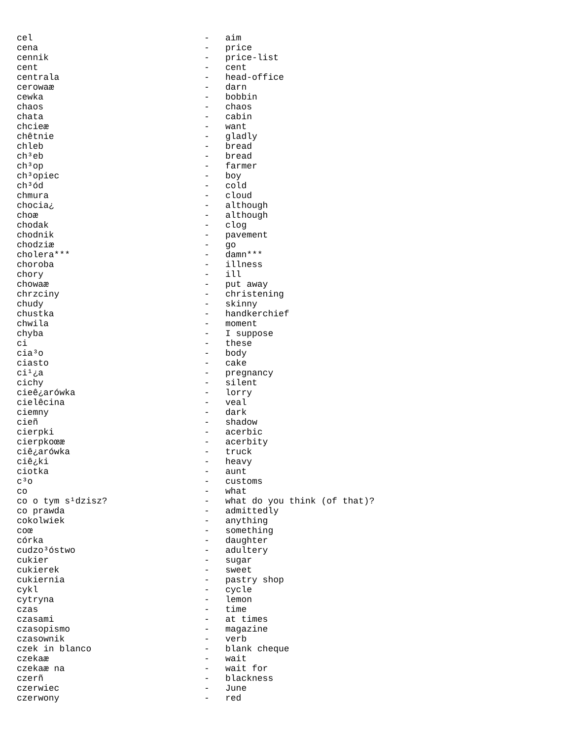| cel | - | aim |
| cena | - | price |
| cennik | - | price-list |
| cent | - | cent |
| centrala | - | head-office |
| cerowaæ | - | darn |
| cewka | - | bobbin |
| chaos | - | chaos |
| chata | - | cabin |
| chcieæ | - | want |
| chêtnie | - | gladly |
| chleb | - | bread |
| ch³eb | - | bread |
| ch³op | - | farmer |
| ch³opiec | - | boy |
| ch³ód | - | cold |
| chmura | - | cloud |
| chocia¿ | - | although |
| choæ | - | although |
| chodak | - | clog |
| chodnik | - | pavement |
| chodziæ | - | go |
| cholera*** | - | damn*** |
| choroba | - | illness |
| chory | - | ill |
| chowaæ | - | put away |
| chrzciny | - | christening |
| chudy | - | skinny |
| chustka | - | handkerchief |
| chwila | - | moment |
| chyba | - | I suppose |
| ci | - | these |
| cia³o | - | body |
| ciasto | - | cake |
| ci¹¿a | - | pregnancy |
| cichy | - | silent |
| cieê¿arówka | - | lorry |
| cielêcina | - | veal |
| ciemny | - | dark |
| cieñ | - | shadow |
| cierpki | - | acerbic |
| cierpkoœæ | - | acerbity |
| ciê¿arówka | - | truck |
| ciê¿ki | - | heavy |
| ciotka | - | aunt |
| c³o | - | customs |
| co | - | what |
| co o tym s¹dzisz? | - | what do you think (of that)? |
| co prawda | - | admittedly |
| cokolwiek | - | anything |
| coœ | - | something |
| córka | - | daughter |
| cudzo³óstwo | - | adultery |
| cukier | - | sugar |
| cukierek | - | sweet |
| cukiernia | - | pastry shop |
| cykl | - | cycle |
| cytryna | - | lemon |
| czas | - | time |
| czasami | - | at times |
| czasopismo | - | magazine |
| czasownik | - | verb |
| czek in blanco | - | blank cheque |
| czekaæ | - | wait |
| czekaæ na | - | wait for |
| czerñ | - | blackness |
| czerwiec | - | June |
| czerwony | - | red |